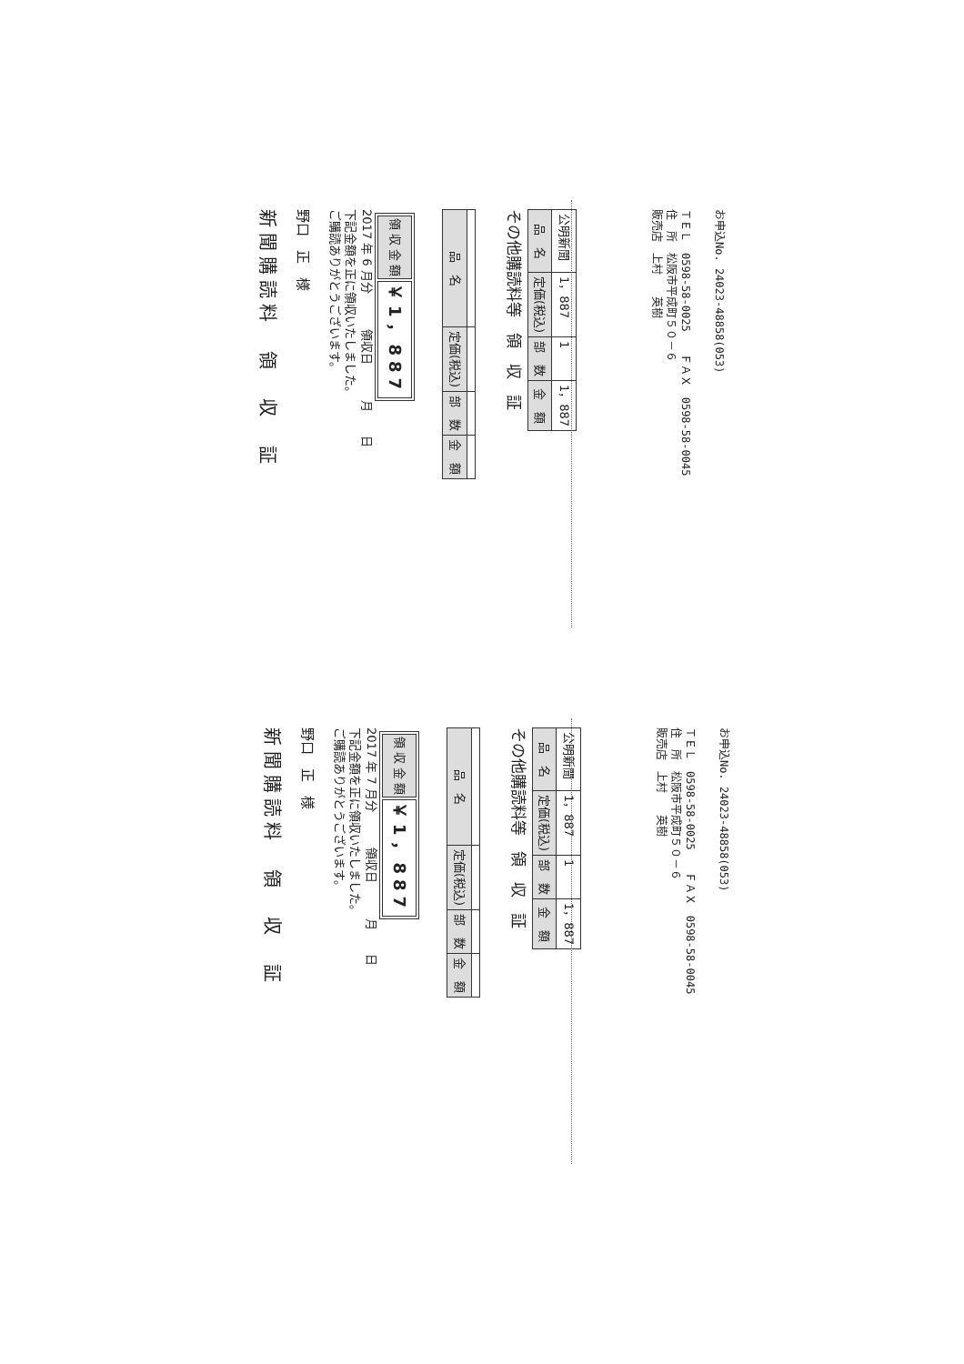新聞購読料　領　収　証
野口　正　様
ご購読ありがとうございます。
下記金額を正に領収いたしました。
2017 年 6 月分　　　領収日　　　月　　日
| 領 収 金 額 | ￥1，887 |
| 品 名 | 定価(税込) | 部 数 | 金 額 |
| --- | --- | --- | --- |
その他購読料等　領　収　証
| 品 名 | 定価(税込) | 部 数 | 金 額 |
| --- | --- | --- | --- |
| 公明新聞 | 1，887 | 1 | 1，887 |
販売店　上村　　英樹
住　所　松阪市平成町５０－６
ＴＥＬ　0598-58-0025　　ＦＡＸ　0598-58-0045
お申込No. 24023-48858(053)
新聞購読料　領　収　証
野口　正　様
ご購読ありがとうございます。
下記金額を正に領収いたしました。
2017 年 7 月分　　　領収日　　　月　　日
| 領 収 金 額 | ￥1，887 |
| 品 名 | 定価(税込) | 部 数 | 金 額 |
| --- | --- | --- | --- |
その他購読料等　領　収　証
| 品 名 | 定価(税込) | 部 数 | 金 額 |
| --- | --- | --- | --- |
| 公明新聞 | 1，887 | 1 | 1，887 |
販売店　上村　　英樹
住　所　松阪市平成町５０－６
ＴＥＬ　0598-58-0025　　ＦＡＸ　0598-58-0045
お申込No. 24023-48858(053)